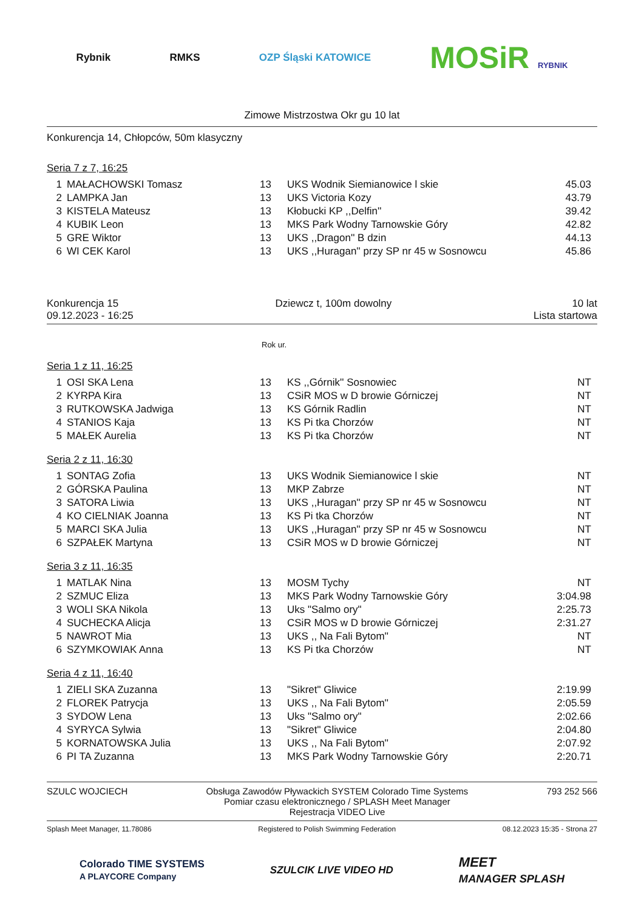Rybnik RMKS OZP Śląski KATOWICE MOSiR RYBNIK
Zimowe Mistrzostwa Okr gu 10 lat
Konkurencja 14, Chłopców, 50m klasyczny
Seria 7 z 7, 16:25
| 1 | MAŁACHOWSKI Tomasz | 13 | UKS Wodnik Siemianowice l skie | 45.03 |
| 2 | LAMPKA Jan | 13 | UKS Victoria Kozy | 43.79 |
| 3 | KISTELA Mateusz | 13 | Kłobucki KP ,,Delfin'' | 39.42 |
| 4 | KUBIK Leon | 13 | MKS Park Wodny Tarnowskie Góry | 42.82 |
| 5 | GRE Wiktor | 13 | UKS ,,Dragon'' B dzin | 44.13 |
| 6 | WI CEK Karol | 13 | UKS ,,Huragan'' przy SP nr 45 w Sosnowcu | 45.86 |
Konkurencja 15
09.12.2023 - 16:25
Dziewcz t, 100m dowolny 10 lat
Lista startowa
Rok ur.
Seria 1 z 11, 16:25
| 1 | OSI SKA Lena | 13 | KS ,,Górnik'' Sosnowiec | NT |
| 2 | KYRPA Kira | 13 | CSiR MOS w D browie Górniczej | NT |
| 3 | RUTKOWSKA Jadwiga | 13 | KS Górnik Radlin | NT |
| 4 | STANIOS Kaja | 13 | KS Pi tka Chorzów | NT |
| 5 | MAŁEK Aurelia | 13 | KS Pi tka Chorzów | NT |
Seria 2 z 11, 16:30
| 1 | SONTAG Zofia | 13 | UKS Wodnik Siemianowice l skie | NT |
| 2 | GÓRSKA Paulina | 13 | MKP Zabrze | NT |
| 3 | SATORA Liwia | 13 | UKS ,,Huragan'' przy SP nr 45 w Sosnowcu | NT |
| 4 | KO CIELNIAK Joanna | 13 | KS Pi tka Chorzów | NT |
| 5 | MARCI SKA Julia | 13 | UKS ,,Huragan'' przy SP nr 45 w Sosnowcu | NT |
| 6 | SZPAŁEK Martyna | 13 | CSiR MOS w D browie Górniczej | NT |
Seria 3 z 11, 16:35
| 1 | MATLAK Nina | 13 | MOSM Tychy | NT |
| 2 | SZMUC Eliza | 13 | MKS Park Wodny Tarnowskie Góry | 3:04.98 |
| 3 | WOLI SKA Nikola | 13 | Uks "Salmo ory" | 2:25.73 |
| 4 | SUCHECKA Alicja | 13 | CSiR MOS w D browie Górniczej | 2:31.27 |
| 5 | NAWROT Mia | 13 | UKS ,, Na Fali Bytom'' | NT |
| 6 | SZYMKOWIAK Anna | 13 | KS Pi tka Chorzów | NT |
Seria 4 z 11, 16:40
| 1 | ZIELI SKA Zuzanna | 13 | "Sikret" Gliwice | 2:19.99 |
| 2 | FLOREK Patrycja | 13 | UKS ,, Na Fali Bytom'' | 2:05.59 |
| 3 | SYDOW Lena | 13 | Uks "Salmo ory" | 2:02.66 |
| 4 | SYRYCA Sylwia | 13 | "Sikret" Gliwice | 2:04.80 |
| 5 | KORNATOWSKA Julia | 13 | UKS ,, Na Fali Bytom'' | 2:07.92 |
| 6 | PI TA Zuzanna | 13 | MKS Park Wodny Tarnowskie Góry | 2:20.71 |
SZULC WOJCIECH Obsługa Zawodów Pływackich SYSTEM Colorado Time Systems
Pomiar czasu elektronicznego / SPLASH Meet Manager
Rejestracja VIDEO Live
793 252 566
Splash Meet Manager, 11.78086 Registered to Polish Swimming Federation 08.12.2023 15:35 - Strona 27
Colorado TIME SYSTEMS
A PLAYCORE Company SZULCIK LIVE VIDEO HD MEET
MANAGER SPLASH